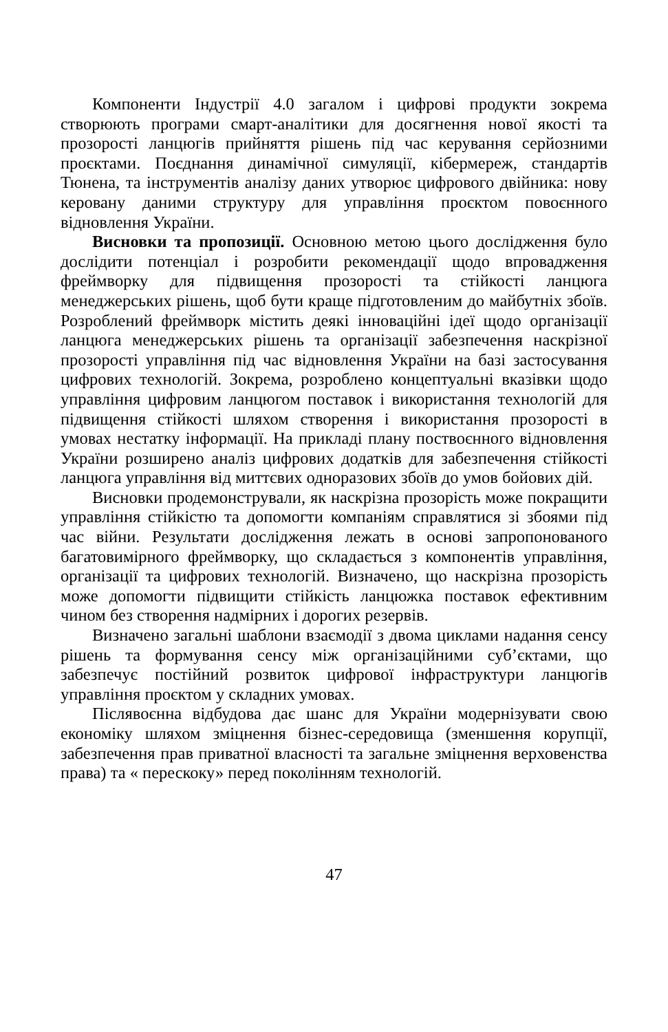Компоненти Індустрії 4.0 загалом і цифрові продукти зокрема створюють програми смарт-аналітики для досягнення нової якості та прозорості ланцюгів прийняття рішень під час керування серйозними проєктами. Поєднання динамічної симуляції, кібермереж, стандартів Тюнена, та інструментів аналізу даних утворює цифрового двійника: нову керовану даними структуру для управління проєктом повоєнного відновлення України.
Висновки та пропозиції. Основною метою цього дослідження було дослідити потенціал і розробити рекомендації щодо впровадження фреймворку для підвищення прозорості та стійкості ланцюга менеджерських рішень, щоб бути краще підготовленим до майбутніх збоїв. Розроблений фреймворк містить деякі інноваційні ідеї щодо організації ланцюга менеджерських рішень та організації забезпечення наскрізної прозорості управління під час відновлення України на базі застосування цифрових технологій. Зокрема, розроблено концептуальні вказівки щодо управління цифровим ланцюгом поставок і використання технологій для підвищення стійкості шляхом створення і використання прозорості в умовах нестатку інформації. На прикладі плану поствоєнного відновлення України розширено аналіз цифрових додатків для забезпечення стійкості ланцюга управління від миттєвих одноразових збоїв до умов бойових дій.
Висновки продемонстрували, як наскрізна прозорість може покращити управління стійкістю та допомогти компаніям справлятися зі збоями під час війни. Результати дослідження лежать в основі запропонованого багатовимірного фреймворку, що складається з компонентів управління, організації та цифрових технологій. Визначено, що наскрізна прозорість може допомогти підвищити стійкість ланцюжка поставок ефективним чином без створення надмірних і дорогих резервів.
Визначено загальні шаблони взаємодії з двома циклами надання сенсу рішень та формування сенсу між організаційними суб’єктами, що забезпечує постійний розвиток цифрової інфраструктури ланцюгів управління проєктом у складних умовах.
Післявоєнна відбудова дає шанс для України модернізувати свою економіку шляхом зміцнення бізнес-середовища (зменшення корупції, забезпечення прав приватної власності та загальне зміцнення верховенства права) та « перескоку» перед поколінням технологій.
47